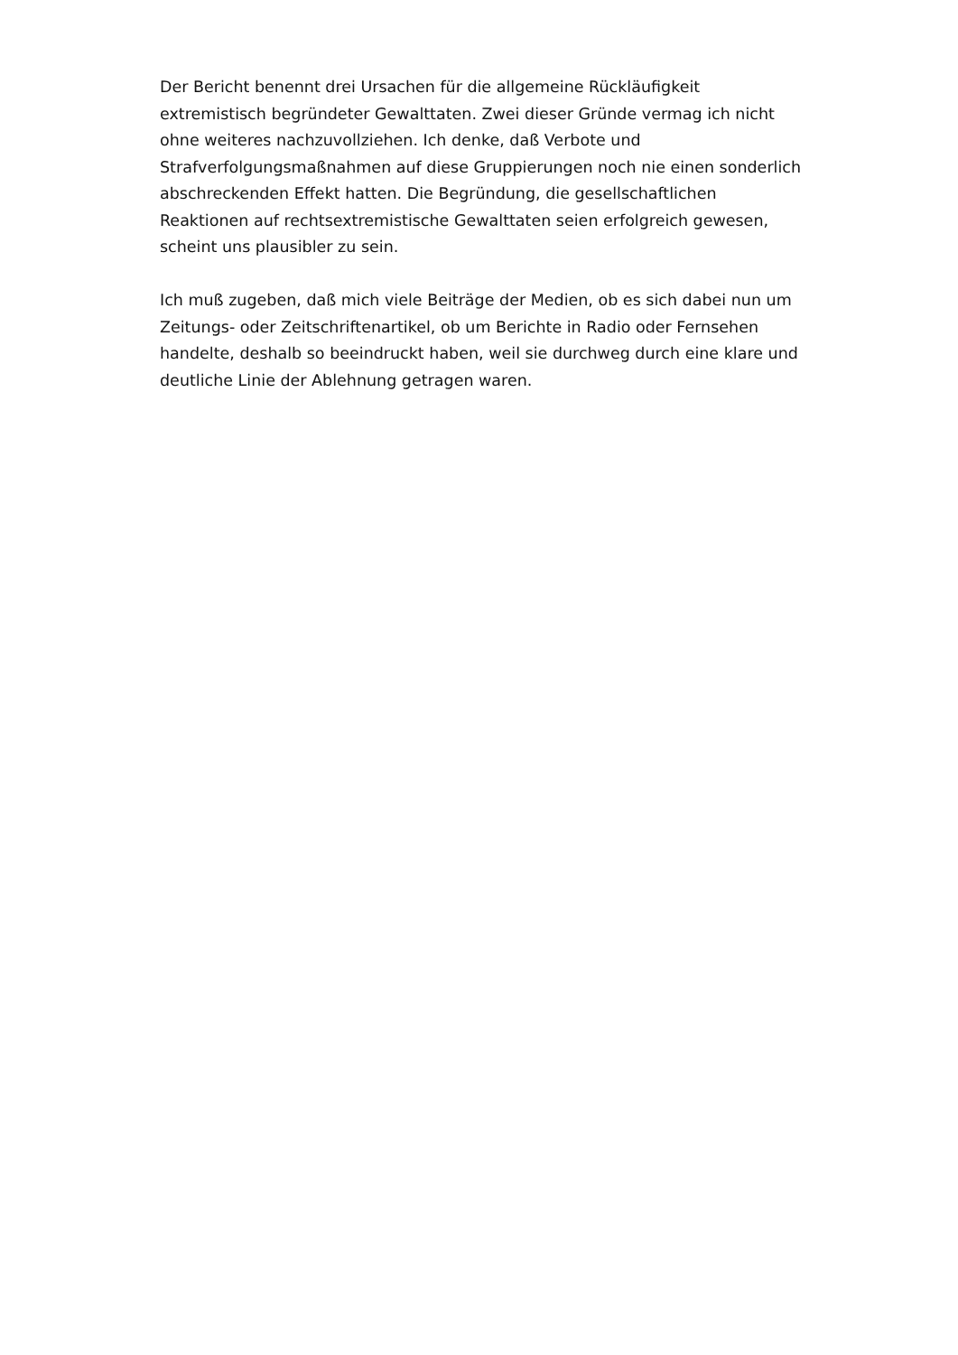Der Bericht benennt drei Ursachen für die allgemeine Rückläufigkeit extremistisch begründeter Gewalttaten. Zwei dieser Gründe vermag ich nicht ohne weiteres nachzuvollziehen. Ich denke, daß Verbote und Strafverfolgungsmaßnahmen auf diese Gruppierungen noch nie einen sonderlich abschreckenden Effekt hatten. Die Begründung, die gesellschaftlichen Reaktionen auf rechtsextremistische Gewalttaten seien erfolgreich gewesen, scheint uns plausibler zu sein.
Ich muß zugeben, daß mich viele Beiträge der Medien, ob es sich dabei nun um Zeitungs- oder Zeitschriftenartikel, ob um Berichte in Radio oder Fernsehen handelte, deshalb so beeindruckt haben, weil sie durchweg durch eine klare und deutliche Linie der Ablehnung getragen waren.